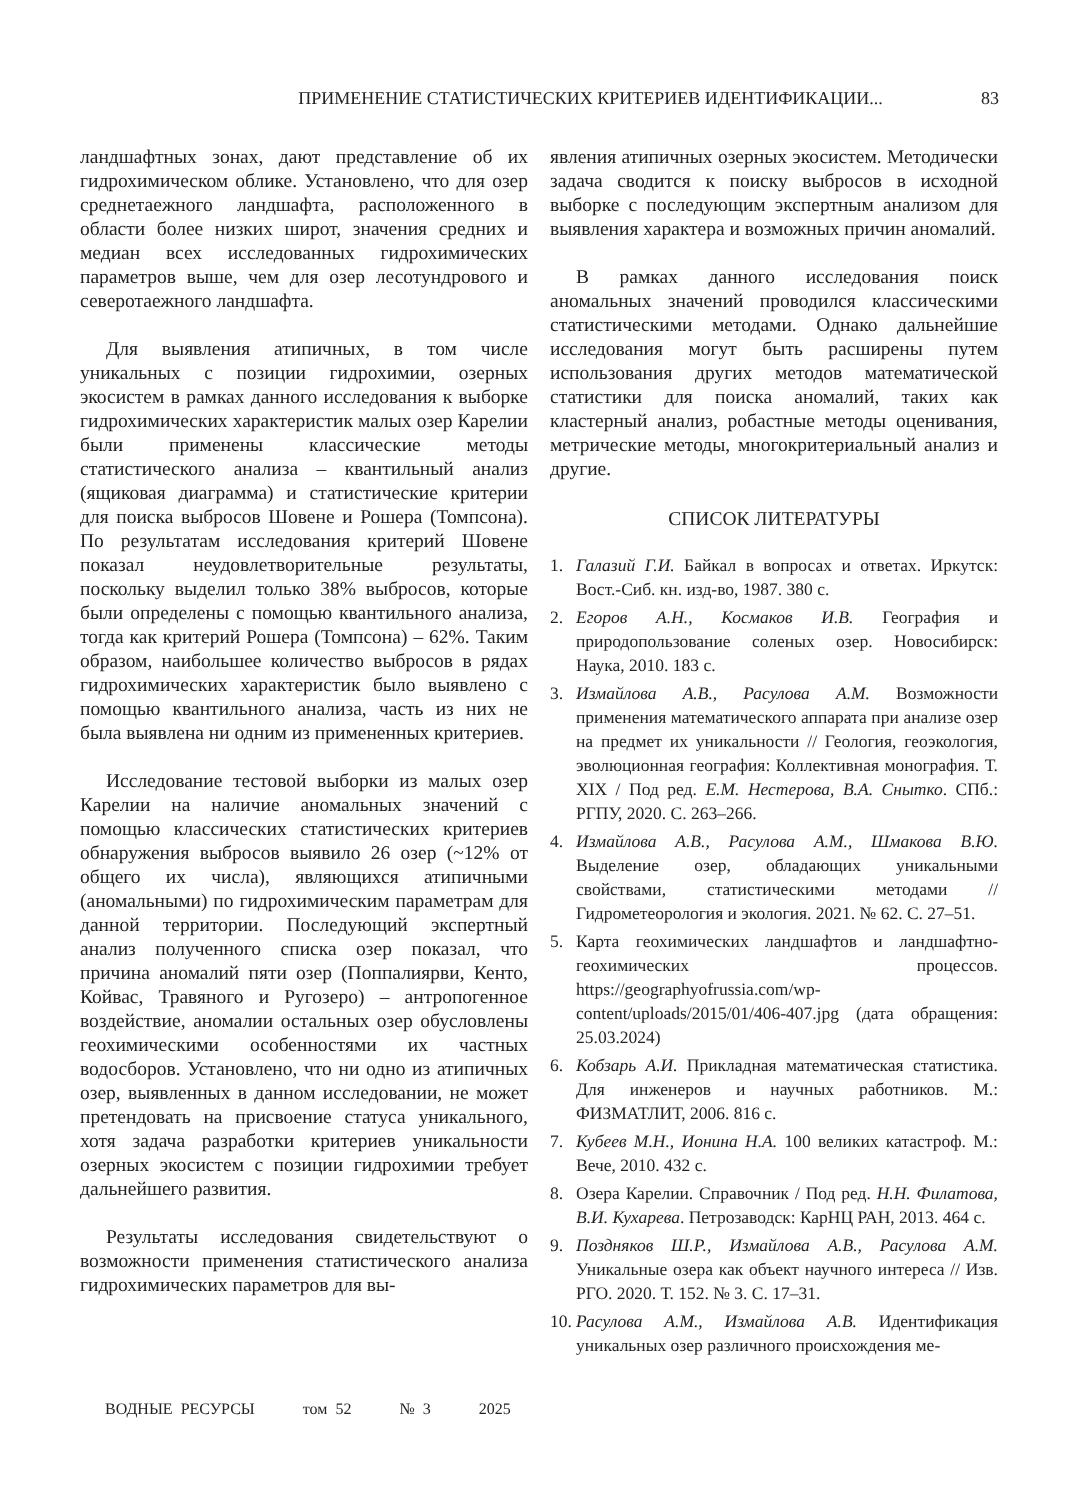ПРИМЕНЕНИЕ СТАТИСТИЧЕСКИХ КРИТЕРИЕВ ИДЕНТИФИКАЦИИ...
83
ландшафтных зонах, дают представление об их гидрохимическом облике. Установлено, что для озер среднетаежного ландшафта, расположенного в области более низких широт, значения средних и медиан всех исследованных гидрохимических параметров выше, чем для озер лесотундрового и северотаежного ландшафта.
Для выявления атипичных, в том числе уникальных с позиции гидрохимии, озерных экосистем в рамках данного исследования к выборке гидрохимических характеристик малых озер Карелии были применены классические методы статистического анализа – квантильный анализ (ящиковая диаграмма) и статистические критерии для поиска выбросов Шовене и Рошера (Томпсона). По результатам исследования критерий Шовене показал неудовлетворительные результаты, поскольку выделил только 38% выбросов, которые были определены с помощью квантильного анализа, тогда как критерий Рошера (Томпсона) – 62%. Таким образом, наибольшее количество выбросов в рядах гидрохимических характеристик было выявлено с помощью квантильного анализа, часть из них не была выявлена ни одним из примененных критериев.
Исследование тестовой выборки из малых озер Карелии на наличие аномальных значений с помощью классических статистических критериев обнаружения выбросов выявило 26 озер (~12% от общего их числа), являющихся атипичными (аномальными) по гидрохимическим параметрам для данной территории. Последующий экспертный анализ полученного списка озер показал, что причина аномалий пяти озер (Поппалиярви, Кенто, Койвас, Травяного и Ругозеро) – антропогенное воздействие, аномалии остальных озер обусловлены геохимическими особенностями их частных водосборов. Установлено, что ни одно из атипичных озер, выявленных в данном исследовании, не может претендовать на присвоение статуса уникального, хотя задача разработки критериев уникальности озерных экосистем с позиции гидрохимии требует дальнейшего развития.
Результаты исследования свидетельствуют о возможности применения статистического анализа гидрохимических параметров для вы-
явления атипичных озерных экосистем. Методически задача сводится к поиску выбросов в исходной выборке с последующим экспертным анализом для выявления характера и возможных причин аномалий.
В рамках данного исследования поиск аномальных значений проводился классическими статистическими методами. Однако дальнейшие исследования могут быть расширены путем использования других методов математической статистики для поиска аномалий, таких как кластерный анализ, робастные методы оценивания, метрические методы, многокритериальный анализ и другие.
СПИСОК ЛИТЕРАТУРЫ
1. Галазий Г.И. Байкал в вопросах и ответах. Иркутск: Вост.-Сиб. кн. изд-во, 1987. 380 с.
2. Егоров А.Н., Космаков И.В. География и природопользование соленых озер. Новосибирск: Наука, 2010. 183 с.
3. Измайлова А.В., Расулова А.М. Возможности применения математического аппарата при анализе озер на предмет их уникальности // Геология, геоэкология, эволюционная география: Коллективная монография. Т. XIX / Под ред. Е.М. Нестерова, В.А. Снытко. СПб.: РГПУ, 2020. С. 263–266.
4. Измайлова А.В., Расулова А.М., Шмакова В.Ю. Выделение озер, обладающих уникальными свойствами, статистическими методами // Гидрометеорология и экология. 2021. № 62. С. 27–51.
5. Карта геохимических ландшафтов и ландшафтно-геохимических процессов. https://geographyofrussia.com/wp-content/uploads/2015/01/406-407.jpg (дата обращения: 25.03.2024)
6. Кобзарь А.И. Прикладная математическая статистика. Для инженеров и научных работников. М.: ФИЗМАТЛИТ, 2006. 816 с.
7. Кубеев М.Н., Ионина Н.А. 100 великих катастроф. М.: Вече, 2010. 432 с.
8. Озера Карелии. Справочник / Под ред. Н.Н. Филатова, В.И. Кухарева. Петрозаводск: КарНЦ РАН, 2013. 464 с.
9. Поздняков Ш.Р., Измайлова А.В., Расулова А.М. Уникальные озера как объект научного интереса // Изв. РГО. 2020. Т. 152. № 3. С. 17–31.
10. Расулова А.М., Измайлова А.В. Идентификация уникальных озер различного происхождения ме-
ВОДНЫЕ РЕСУРСЫ том 52 № 3 2025